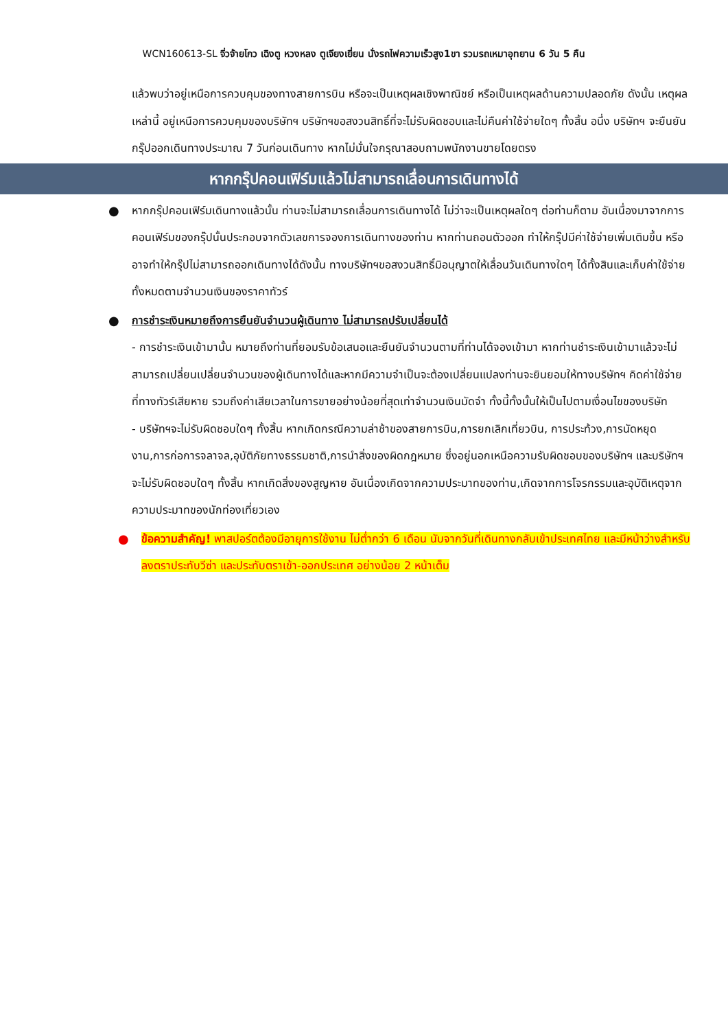WCN160613-SL จิ่วจ้ายโกว เฉิงตู หวงหลง ตูเจียงเยี่ยน นั่งรถไฟความเร็วสูง1ขา รวมรถเหมาอุทยาน 6 วัน 5 คืน
แล้วพบว่าอยู่เหนือการควบคุมของทางสายการบิน หรือจะเป็นเหตุผลเชิงพาณิชย์ หรือเป็นเหตุผลด้านความปลอดภัย ดังนั้น เหตุผลเหล่านี้ อยู่เหนือการควบคุมของบริษัทฯ บริษัทฯขอสงวนสิทธิ์ที่จะไม่รับผิดชอบและไม่คืนค่าใช้จ่ายใดๆ ทั้งสิ้น อนึ่ง บริษัทฯ จะยืนยันกรุ๊ปออกเดินทางประมาณ 7 วันก่อนเดินทาง หากไม่มั่นใจกรุณาสอบถามพนักงานขายโดยตรง
หากกรุ๊ปคอนเฟิร์มแล้วไม่สามารถเลื่อนการเดินทางได้
● หากกรุ๊ปคอนเฟิร์มเดินทางแล้วนั้น ท่านจะไม่สามารถเลื่อนการเดินทางได้ ไม่ว่าจะเป็นเหตุผลใดๆ ต่อท่านก็ตาม อันเนื่องมาจากการคอนเฟิร์มของกรุ๊ปนั้นประกอบจากตัวเลขการจองการเดินทางของท่าน หากท่านถอนตัวออก ทำให้กรุ๊ปมีค่าใช้จ่ายเพิ่มเติมขึ้น หรืออาจทำให้กรุ๊ปไม่สามารถออกเดินทางได้ดังนั้น ทางบริษัทฯขอสงวนสิทธิ์มิอนุญาตให้เลื่อนวันเดินทางใดๆ ได้ทั้งสินและเก็บค่าใช้จ่ายทั้งหมดตามจำนวนเงินของราคาทัวร์
● การชำระเงินหมายถึงการยืนยันจำนวนผู้เดินทาง ไม่สามารถปรับเปลี่ยนได้
- การชำระเงินเข้ามานั้น หมายถึงท่านที่ยอมรับข้อเสนอและยืนยันจำนวนตามที่ท่านได้จองเข้ามา หากท่านชำระเงินเข้ามาแล้วจะไม่สามารถเปลี่ยนเปลี่ยนจำนวนของผู้เดินทางได้และหากมีความจำเป็นจะต้องเปลี่ยนแปลงท่านจะยินยอมให้ทางบริษัทฯ คิดค่าใช้จ่ายที่ทางทัวร์เสียหาย รวมถึงค่าเสียเวลาในการขายอย่างน้อยที่สุดเท่าจำนวนเงินมัดจำ ทั้งนี้ทั้งนั้นให้เป็นไปตามเงื่อนไขของบริษัท
- บริษัทฯจะไม่รับผิดชอบใดๆ ทั้งสิ้น หากเกิดกรณีความล่าช้าของสายการบิน,การยกเลิกเที่ยวบิน, การประท้วง,การนัดหยุดงาน,การก่อการจลาจล,อุบัติภัยทางธรรมชาติ,การนำสิ่งของผิดกฎหมาย ซึ่งอยู่นอกเหนือความรับผิดชอบของบริษัทฯ และบริษัทฯ จะไม่รับผิดชอบใดๆ ทั้งสิ้น หากเกิดสิ่งของสูญหาย อันเนื่องเกิดจากความประมาทของท่าน,เกิดจากการโจรกรรมและอุบัติเหตุจากความประมาทของนักท่องเที่ยวเอง
● ข้อความสำคัญ! พาสปอร์ตต้องมีอายุการใช้งาน ไม่ต่ำกว่า 6 เดือน นับจากวันที่เดินทางกลับเข้าประเทศไทย และมีหน้าว่างสำหรับลงตราประทับวีซ่า และประทับตราเข้า-ออกประเทศ อย่างน้อย 2 หน้าเต็ม